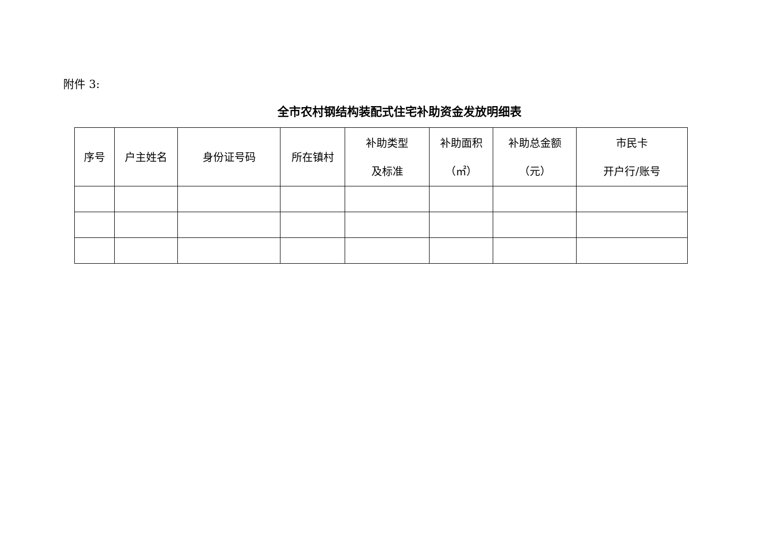附件 3:
全市农村钢结构装配式住宅补助资金发放明细表
| 序号 | 户主姓名 | 身份证号码 | 所在镇村 | 补助类型 及标准 | 补助面积 （㎡） | 补助总金额 （元） | 市民卡 开户行/账号 |
| --- | --- | --- | --- | --- | --- | --- | --- |